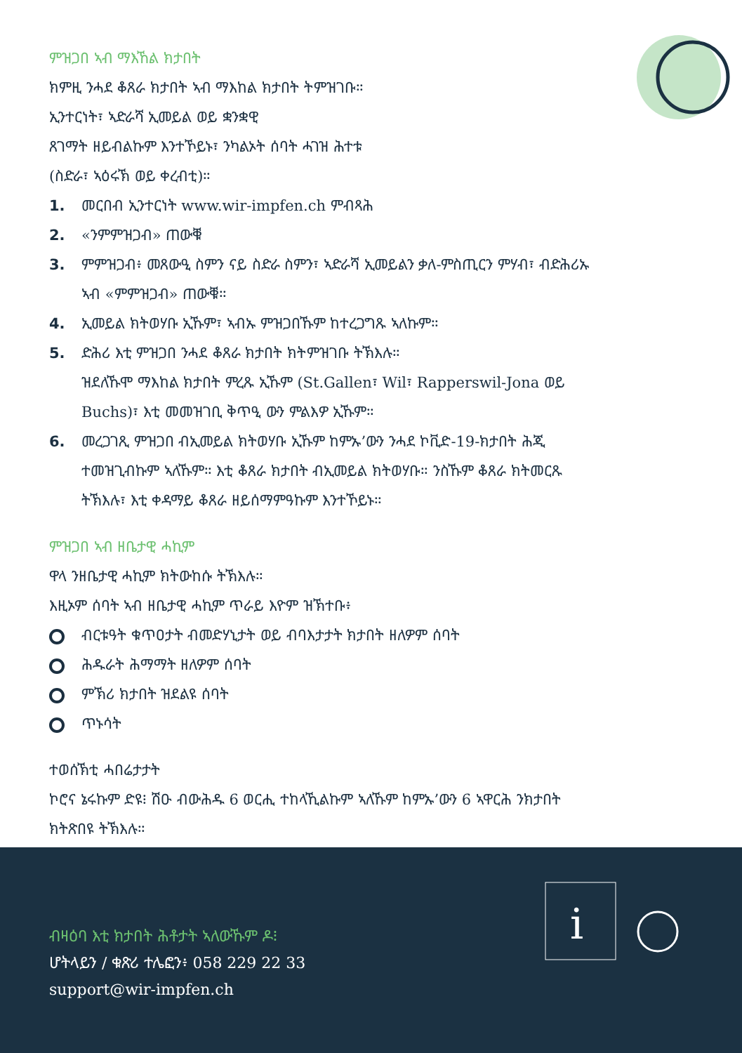ምዝጋበ ኣብ ማእኸል ክታበት
ክምዚ ንሓደ ቆጸራ ክታበት ኣብ ማእከል ክታበት ትምዝገቡ።
ኢንተርነት፣ ኣድራሻ ኢመይል ወይ ቋንቋዊ
ጸገማት ዘይብልኩም እንተኾይኑ፣ ንካልኦት ሰባት ሓገዝ ሕተቱ
(ስድራ፣ ኣዕሩኽ ወይ ቀረብቲ)።
1. መርበብ ኢንተርነት www.wir-impfen.ch ምብጻሕ
2. «ንምምዝጋብ» ጠውቑ
3. ምምዝጋብ፥ መጸውዒ ስምን ናይ ስድራ ስምን፣ ኣድራሻ ኢመይልን ቃለ-ምስጢርን ምሃብ፣ ብድሕሪኡ ኣብ «ምምዝጋብ» ጠውቑ።
4. ኢመይል ክትወሃቡ ኢኹም፣ ኣብኡ ምዝጋበኹም ከተረጋግጹ ኣለኩም።
5. ድሕሪ እቲ ምዝጋበ ንሓደ ቆጸራ ክታበት ክትምዝገቡ ትኽእሉ።
ዝደለኹሞ ማእከል ክታበት ምረጹ ኢኹም (St.Gallen፣ Wil፣ Rapperswil-Jona ወይ Buchs)፣ እቲ መመዝገቢ ቅጥዒ ውን ምልእዎ ኢኹም።
6. መረጋገጺ ምዝጋበ ብኢመይል ክትወሃቡ ኢኹም ከምኡ’ውን ንሓደ ኮቪድ-19-ክታበት ሕጂ ተመዝጊብኩም ኣለኹም። እቲ ቆጸራ ክታበት ብኢመይል ክትወሃቡ። ንስኹም ቆጸራ ክትመርጹ ትኽእሉ፣ እቲ ቀዳማይ ቆጸራ ዘይሰማምዓኩም እንተኾይኑ።
ምዝጋበ ኣብ ዘቤታዊ ሓኪም
ዋላ ንዘቤታዊ ሓኪም ክትውከሱ ትኽእሉ።
እዚኦም ሰባት ኣብ ዘቤታዊ ሓኪም ጥራይ እዮም ዝኽተቡ፥
ብርቱዓት ቁጥዐታት ብመድሃኒታት ወይ ብባእታታት ክታበት ዘለዎም ሰባት
ሕዱራት ሕማማት ዘለዎም ሰባት
ምኽሪ ክታበት ዝደልዩ ሰባት
ጥኑሳት
ተወሰኽቲ ሓበሬታታት
ኮሮና ኔሩኩም ድዩ፧ ሽዑ ብውሕዱ 6 ወርሒ ተከላኺልኩም ኣለኹም ከምኡ’ውን 6 ኣዋርሕ ንክታበት ክትጽበዩ ትኽእሉ።
i
ብዛዕባ እቲ ክታበት ሕቶታት ኣለውኹም ዶ፧
ሆትላይን / ቁጽሪ ተሌፎን፥ 058 229 22 33
support@wir-impfen.ch